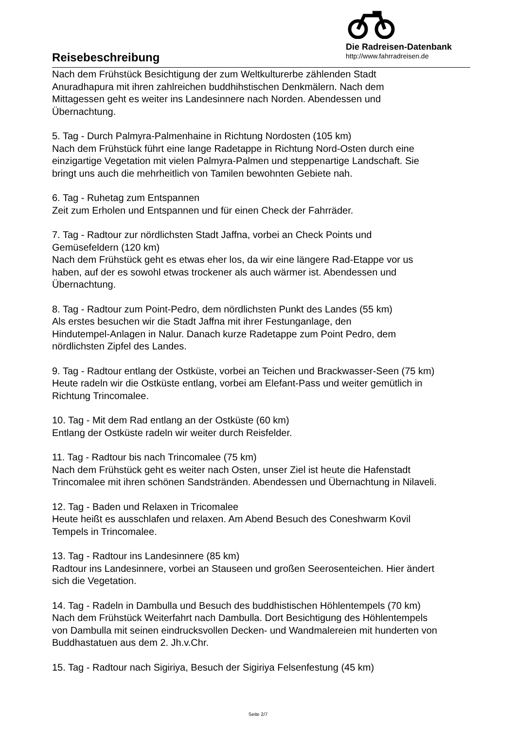Reisebeschreibung
Die Radreisen-Datenbank
http://www.fahrradreisen.de
Nach dem Frühstück Besichtigung der zum Weltkulturerbe zählenden Stadt
Anuradhapura mit ihren zahlreichen buddhihstischen Denkmälern. Nach dem
Mittagessen geht es weiter ins Landesinnere nach Norden. Abendessen und
Übernachtung.
5. Tag - Durch Palmyra-Palmenhaine in Richtung Nordosten (105 km)
Nach dem Frühstück führt eine lange Radetappe in Richtung Nord-Osten durch eine
einzigartige Vegetation mit vielen Palmyra-Palmen und steppenartige Landschaft. Sie
bringt uns auch die mehrheitlich von Tamilen bewohnten Gebiete nah.
6. Tag - Ruhetag zum Entspannen
Zeit zum Erholen und Entspannen und für einen Check der Fahrräder.
7. Tag - Radtour zur nördlichsten Stadt Jaffna, vorbei an Check Points und
Gemüsefeldern (120 km)
Nach dem Frühstück geht es etwas eher los, da wir eine längere Rad-Etappe vor us
haben, auf der es sowohl etwas trockener als auch wärmer ist. Abendessen und
Übernachtung.
8. Tag - Radtour zum Point-Pedro, dem nördlichsten Punkt des Landes (55 km)
Als erstes besuchen wir die Stadt Jaffna mit ihrer Festunganlage, den
Hindutempel-Anlagen in Nalur. Danach kurze Radetappe zum Point Pedro, dem
nördlichsten Zipfel des Landes.
9. Tag - Radtour entlang der Ostküste, vorbei an Teichen und Brackwasser-Seen (75 km)
Heute radeln wir die Ostküste entlang, vorbei am Elefant-Pass und weiter gemütlich in
Richtung Trincomalee.
10. Tag - Mit dem Rad entlang an der Ostküste (60 km)
Entlang der Ostküste radeln wir weiter durch Reisfelder.
11. Tag - Radtour bis nach Trincomalee (75 km)
Nach dem Frühstück geht es weiter nach Osten, unser Ziel ist heute die Hafenstadt
Trincomalee mit ihren schönen Sandstränden. Abendessen und Übernachtung in Nilaveli.
12. Tag - Baden und Relaxen in Tricomalee
Heute heißt es ausschlafen und relaxen. Am Abend Besuch des Coneshwarm Kovil
Tempels in Trincomalee.
13. Tag - Radtour ins Landesinnere (85 km)
Radtour ins Landesinnere, vorbei an Stauseen und großen Seerosenteichen. Hier ändert
sich die Vegetation.
14. Tag - Radeln in Dambulla und Besuch des buddhistischen Höhlentempels (70 km)
Nach dem Frühstück Weiterfahrt nach Dambulla. Dort Besichtigung des Höhlentempels
von Dambulla mit seinen eindrucksvollen Decken- und Wandmalereien mit hunderten von
Buddhastatuen aus dem 2. Jh.v.Chr.
15. Tag - Radtour nach Sigiriya, Besuch der Sigiriya Felsenfestung (45 km)
Seite 2/7